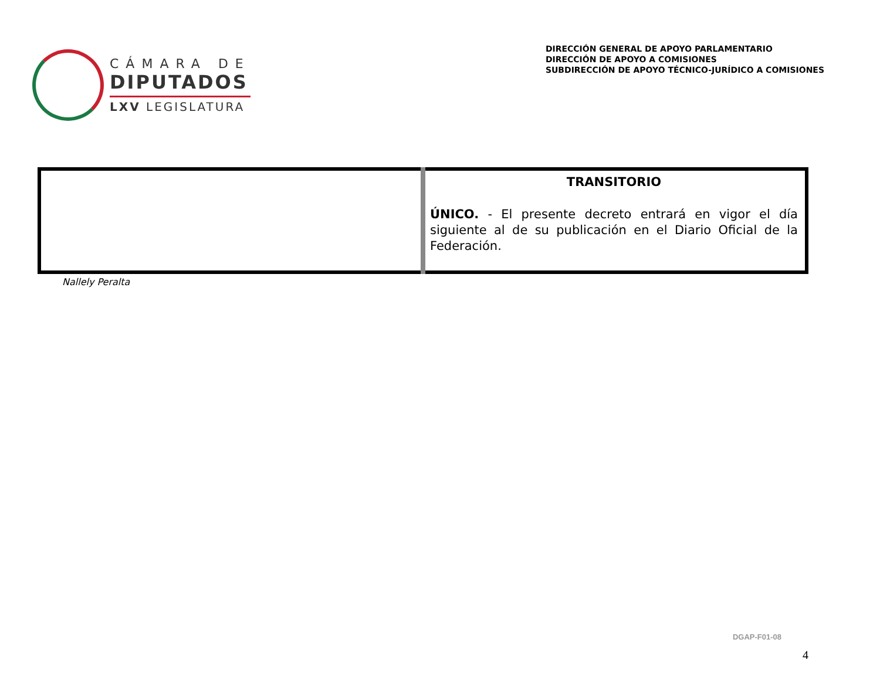CÁMARA DE
DIPUTADOS
LXV LEGISLATURA
DIRECCIÓN GENERAL DE APOYO PARLAMENTARIO
DIRECCIÓN DE APOYO A COMISIONES
SUBDIRECCIÓN DE APOYO TÉCNICO-JURÍDICO A COMISIONES
| | TRANSITORIO ÚNICO. - El presente decreto entrará en vigor el día siguiente al de su publicación en el Diario Oficial de la Federación. |
Nallely Peralta
DGAP-F01-08
4